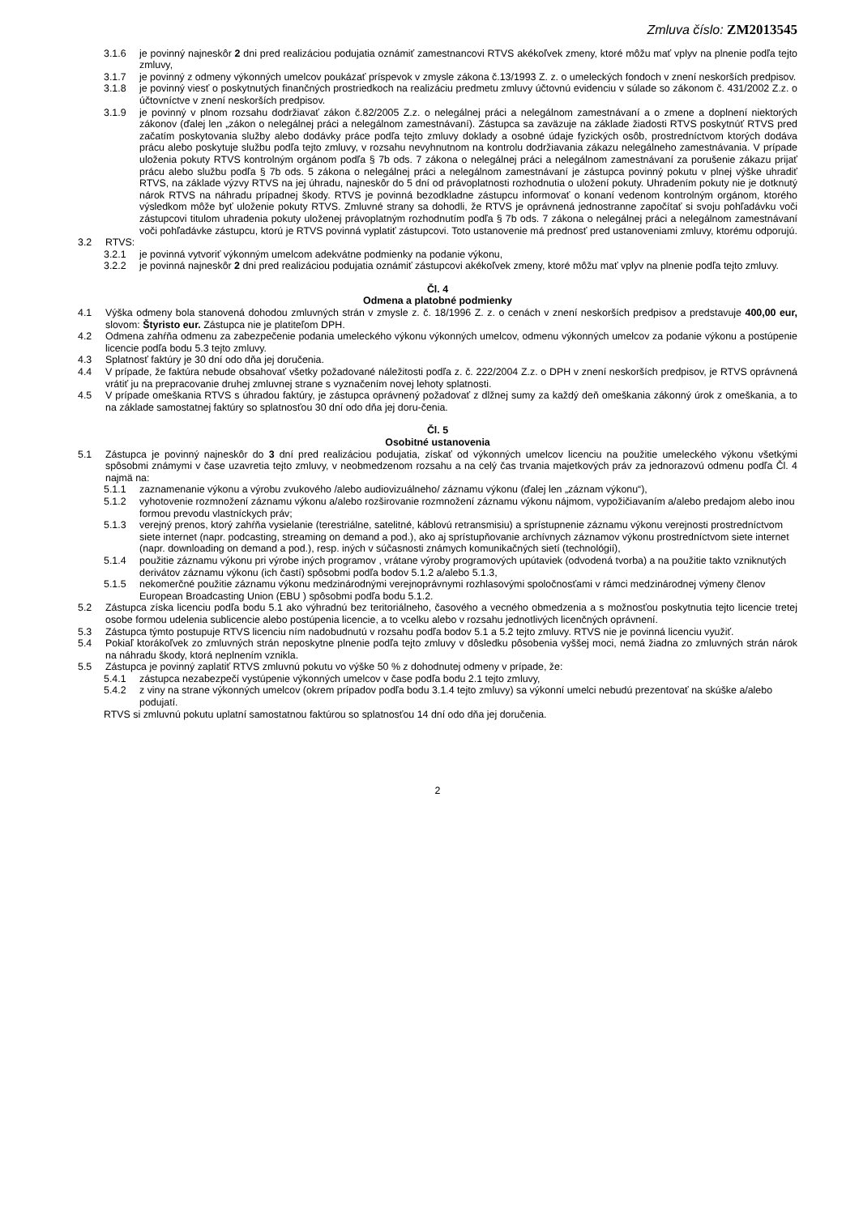Zmluva číslo: ZM2013545
3.1.6 je povinný najneskôr 2 dni pred realizáciou podujatia oznámiť zamestnancovi RTVS akékoľvek zmeny, ktoré môžu mať vplyv na plnenie podľa tejto zmluvy,
3.1.7 je povinný z odmeny výkonných umelcov poukázať príspevok v zmysle zákona č.13/1993 Z. z. o umeleckých fondoch v znení neskorších predpisov.
3.1.8 je povinný viesť o poskytnutých finančných prostriedkoch na realizáciu predmetu zmluvy účtovnú evidenciu v súlade so zákonom č. 431/2002 Z.z. o účtovníctve v znení neskorších predpisov.
3.1.9 je povinný v plnom rozsahu dodržiavať zákon č.82/2005 Z.z. o nelegálnej práci a nelegálnom zamestnávaní a o zmene a doplnení niektorých zákonov (ďalej len „zákon o nelegálnej práci a nelegálnom zamestnávaní). Zástupca sa zaväzuje na základe žiadosti RTVS poskytnúť RTVS pred začatím poskytovania služby alebo dodávky práce podľa tejto zmluvy doklady a osobné údaje fyzických osôb, prostredníctvom ktorých dodáva prácu alebo poskytuje službu podľa tejto zmluvy, v rozsahu nevyhnutnom na kontrolu dodržiavania zákazu nelegálneho zamestnávania. V prípade uloženia pokuty RTVS kontrolným orgánom podľa § 7b ods. 7 zákona o nelegálnej práci a nelegálnom zamestnávaní za porušenie zákazu prijať prácu alebo službu podľa § 7b ods. 5 zákona o nelegálnej práci a nelegálnom zamestnávaní je zástupca povinný pokutu v plnej výške uhradiť RTVS, na základe výzvy RTVS na jej úhradu, najneskôr do 5 dní od právoplatnosti rozhodnutia o uložení pokuty. Uhradením pokuty nie je dotknutý nárok RTVS na náhradu prípadnej škody. RTVS je povinná bezodkladne zástupcu informovať o konaní vedenom kontrolným orgánom, ktorého výsledkom môže byť uloženie pokuty RTVS. Zmluvné strany sa dohodli, že RTVS je oprávnená jednostranne započítať si svoju pohľadávku voči zástupcovi titulom uhradenia pokuty uloženej právoplatným rozhodnutím podľa § 7b ods. 7 zákona o nelegálnej práci a nelegálnom zamestnávaní voči pohľadávke zástupcu, ktorú je RTVS povinná vyplatiť zástupcovi. Toto ustanovenie má prednosť pred ustanoveniami zmluvy, ktorému odporujú.
3.2 RTVS:
3.2.1 je povinná vytvoriť výkonným umelcom adekvátne podmienky na podanie výkonu,
3.2.2 je povinná najneskôr 2 dni pred realizáciou podujatia oznámiť zástupcovi akékoľvek zmeny, ktoré môžu mať vplyv na plnenie podľa tejto zmluvy.
Čl. 4
Odmena a platobné podmienky
4.1 Výška odmeny bola stanovená dohodou zmluvných strán v zmysle z. č. 18/1996 Z. z. o cenách v znení neskorších predpisov a predstavuje 400,00 eur, slovom: Štyristo eur. Zástupca nie je platiteľom DPH.
4.2 Odmena zahŕňa odmenu za zabezpečenie podania umeleckého výkonu výkonných umelcov, odmenu výkonných umelcov za podanie výkonu a postúpenie licencie podľa bodu 5.3 tejto zmluvy.
4.3 Splatnosť faktúry je 30 dní odo dňa jej doručenia.
4.4 V prípade, že faktúra nebude obsahovať všetky požadované náležitosti podľa z. č. 222/2004 Z.z. o DPH v znení neskorších predpisov, je RTVS oprávnená vrátiť ju na prepracovanie druhej zmluvnej strane s vyznačením novej lehoty splatnosti.
4.5 V prípade omeškania RTVS s úhradou faktúry, je zástupca oprávnený požadovať z dlžnej sumy za každý deň omeškania zákonný úrok z omeškania, a to na základe samostatnej faktúry so splatnosťou 30 dní odo dňa jej doru-čenia.
Čl. 5
Osobitné ustanovenia
5.1 Zástupca je povinný najneskôr do 3 dní pred realizáciou podujatia, získať od výkonných umelcov licenciu na použitie umeleckého výkonu všetkými spôsobmi známymi v čase uzavretia tejto zmluvy, v neobmedzenom rozsahu a na celý čas trvania majetkových práv za jednorazovú odmenu podľa Čl. 4 najmä na:
5.1.1 zaznamenanie výkonu a výrobu zvukového /alebo audiovizuálneho/ záznamu výkonu (ďalej len „záznam výkonu“),
5.1.2 vyhotovenie rozmnožení záznamu výkonu a/alebo rozširovanie rozmnožení záznamu výkonu nájmom, vypožičiavaním a/alebo predajom alebo inou formou prevodu vlastníckych práv;
5.1.3 verejný prenos, ktorý zahŕňa vysielanie (terestriálne, satelitné, káblovú retransmisiu) a sprístupnenie záznamu výkonu verejnosti prostredníctvom siete internet (napr. podcasting, streaming on demand a pod.), ako aj sprístupňovanie archívnych záznamov výkonu prostredníctvom siete internet (napr. downloading on demand a pod.), resp. iných v súčasnosti známych komunikačných sietí (technológií),
5.1.4 použitie záznamu výkonu pri výrobe iných programov , vrátane výroby programových upútaviek (odvodená tvorba) a na použitie takto vzniknutých derivátov záznamu výkonu (ich častí) spôsobmi podľa bodov 5.1.2 a/alebo 5.1.3,
5.1.5 nekomerčné použitie záznamu výkonu medzinárodnými verejnoprávnymi rozhlasovými spoločnosťami v rámci medzinárodnej výmeny členov European Broadcasting Union (EBU ) spôsobmi podľa bodu 5.1.2.
5.2 Zástupca získa licenciu podľa bodu 5.1 ako výhradnú bez teritoriálneho, časového a vecného obmedzenia a s možnosťou poskytnutia tejto licencie tretej osobe formou udelenia sublicencie alebo postúpenia licencie, a to vcelku alebo v rozsahu jednotlivých licenčných oprávnení.
5.3 Zástupca týmto postupuje RTVS licenciu ním nadobudnutú v rozsahu podľa bodov 5.1 a 5.2 tejto zmluvy. RTVS nie je povinná licenciu využiť.
5.4 Pokiaľ ktorákoľvek zo zmluvných strán neposkytne plnenie podľa tejto zmluvy v dôsledku pôsobenia vyššej moci, nemá žiadna zo zmluvných strán nárok na náhradu škody, ktorá neplnením vznikla.
5.5 Zástupca je povinný zaplatiť RTVS zmluvnú pokutu vo výške 50 % z dohodnutej odmeny v prípade, že:
5.4.1 zástupca nezabezpečí vystúpenie výkonných umelcov v čase podľa bodu 2.1 tejto zmluvy,
5.4.2 z viny na strane výkonných umelcov (okrem prípadov podľa bodu 3.1.4 tejto zmluvy) sa výkonní umelci nebudú prezentovať na skúške a/alebo podujatí.
RTVS si zmluvnú pokutu uplatní samostatnou faktúrou so splatnosťou 14 dní odo dňa jej doručenia.
2